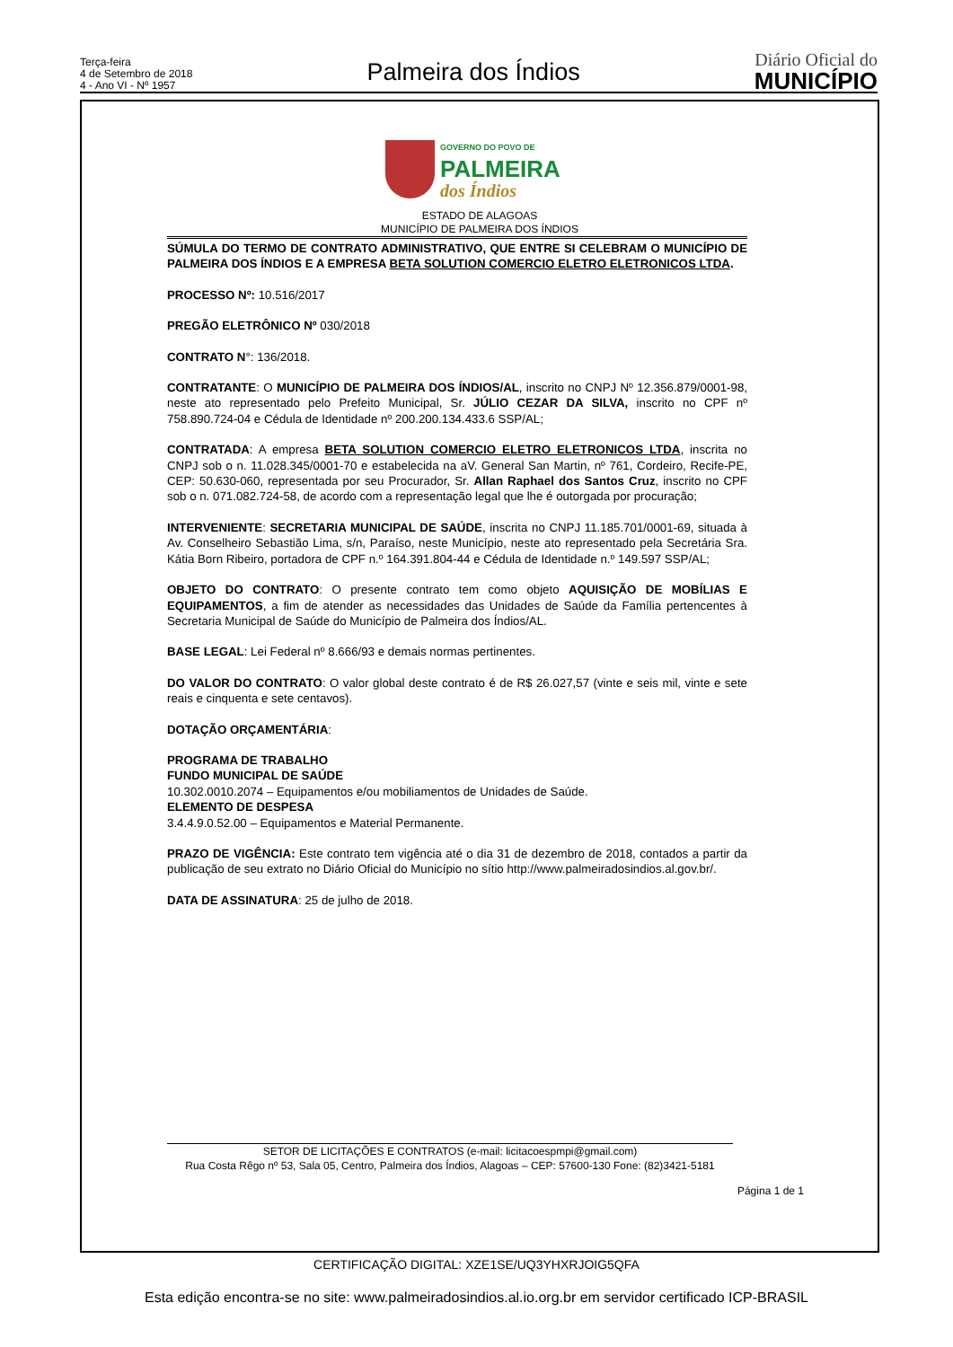Terça-feira
4 de Setembro de 2018
4 - Ano VI - Nº 1957
Palmeira dos Índios
Diário Oficial do
MUNICÍPIO
GOVERNO DO POVO DE
PALMEIRA
dos Índios
ESTADO DE ALAGOAS
MUNICÍPIO DE PALMEIRA DOS ÍNDIOS
SÚMULA DO TERMO DE CONTRATO ADMINISTRATIVO, QUE ENTRE SI CELEBRAM O MUNICÍPIO DE PALMEIRA DOS ÍNDIOS E A EMPRESA BETA SOLUTION COMERCIO ELETRO ELETRONICOS LTDA.
PROCESSO Nº: 10.516/2017
PREGÃO ELETRÔNICO Nº 030/2018
CONTRATO N°: 136/2018.
CONTRATANTE: O MUNICÍPIO DE PALMEIRA DOS ÍNDIOS/AL, inscrito no CNPJ Nº 12.356.879/0001-98, neste ato representado pelo Prefeito Municipal, Sr. JÚLIO CEZAR DA SILVA, inscrito no CPF nº 758.890.724-04 e Cédula de Identidade nº 200.200.134.433.6 SSP/AL;
CONTRATADA: A empresa BETA SOLUTION COMERCIO ELETRO ELETRONICOS LTDA, inscrita no CNPJ sob o n. 11.028.345/0001-70 e estabelecida na aV. General San Martin, nº 761, Cordeiro, Recife-PE, CEP: 50.630-060, representada por seu Procurador, Sr. Allan Raphael dos Santos Cruz, inscrito no CPF sob o n. 071.082.724-58, de acordo com a representação legal que lhe é outorgada por procuração;
INTERVENIENTE: SECRETARIA MUNICIPAL DE SAÚDE, inscrita no CNPJ 11.185.701/0001-69, situada à Av. Conselheiro Sebastião Lima, s/n, Paraíso, neste Município, neste ato representado pela Secretária Sra. Kátia Born Ribeiro, portadora de CPF n.º 164.391.804-44 e Cédula de Identidade n.º 149.597 SSP/AL;
OBJETO DO CONTRATO: O presente contrato tem como objeto AQUISIÇÃO DE MOBÍLIAS E EQUIPAMENTOS, a fim de atender as necessidades das Unidades de Saúde da Família pertencentes à Secretaria Municipal de Saúde do Município de Palmeira dos Índios/AL.
BASE LEGAL: Lei Federal nº 8.666/93 e demais normas pertinentes.
DO VALOR DO CONTRATO: O valor global deste contrato é de R$ 26.027,57 (vinte e seis mil, vinte e sete reais e cinquenta e sete centavos).
DOTAÇÃO ORÇAMENTÁRIA:
PROGRAMA DE TRABALHO
FUNDO MUNICIPAL DE SAÚDE
10.302.0010.2074 – Equipamentos e/ou mobiliamentos de Unidades de Saúde.
ELEMENTO DE DESPESA
3.4.4.9.0.52.00 – Equipamentos e Material Permanente.
PRAZO DE VIGÊNCIA: Este contrato tem vigência até o dia 31 de dezembro de 2018, contados a partir da publicação de seu extrato no Diário Oficial do Município no sítio http://www.palmeiradosindios.al.gov.br/.
DATA DE ASSINATURA: 25 de julho de 2018.
SETOR DE LICITAÇÕES E CONTRATOS (e-mail: licitacoespmpi@gmail.com)
Rua Costa Rêgo nº 53, Sala 05, Centro, Palmeira dos Índios, Alagoas – CEP: 57600-130 Fone: (82)3421-5181
Página 1 de 1
CERTIFICAÇÃO DIGITAL: XZE1SE/UQ3YHXRJOIG5QFA
Esta edição encontra-se no site: www.palmeiradosindios.al.io.org.br em servidor certificado ICP-BRASIL